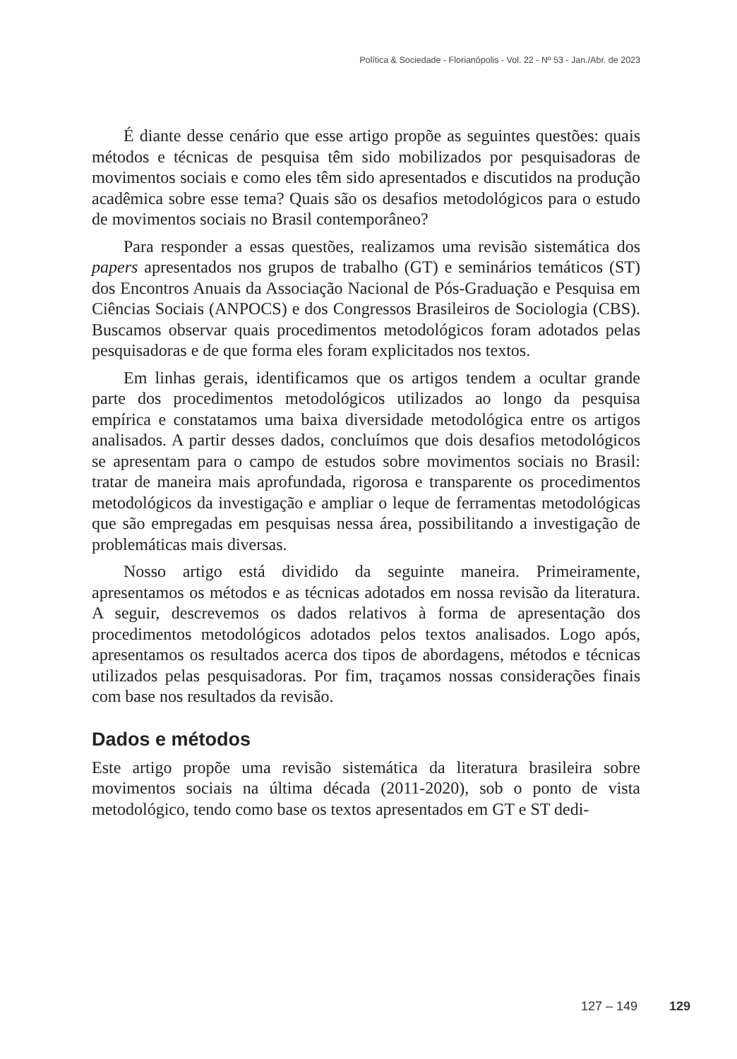Política & Sociedade - Florianópolis - Vol. 22 - Nº 53 - Jan./Abr. de 2023
É diante desse cenário que esse artigo propõe as seguintes questões: quais métodos e técnicas de pesquisa têm sido mobilizados por pesquisadoras de movimentos sociais e como eles têm sido apresentados e discutidos na produção acadêmica sobre esse tema? Quais são os desafios metodológicos para o estudo de movimentos sociais no Brasil contemporâneo?
Para responder a essas questões, realizamos uma revisão sistemática dos papers apresentados nos grupos de trabalho (GT) e seminários temáticos (ST) dos Encontros Anuais da Associação Nacional de Pós-Graduação e Pesquisa em Ciências Sociais (ANPOCS) e dos Congressos Brasileiros de Sociologia (CBS). Buscamos observar quais procedimentos metodológicos foram adotados pelas pesquisadoras e de que forma eles foram explicitados nos textos.
Em linhas gerais, identificamos que os artigos tendem a ocultar grande parte dos procedimentos metodológicos utilizados ao longo da pesquisa empírica e constatamos uma baixa diversidade metodológica entre os artigos analisados. A partir desses dados, concluímos que dois desafios metodológicos se apresentam para o campo de estudos sobre movimentos sociais no Brasil: tratar de maneira mais aprofundada, rigorosa e transparente os procedimentos metodológicos da investigação e ampliar o leque de ferramentas metodológicas que são empregadas em pesquisas nessa área, possibilitando a investigação de problemáticas mais diversas.
Nosso artigo está dividido da seguinte maneira. Primeiramente, apresentamos os métodos e as técnicas adotados em nossa revisão da literatura. A seguir, descrevemos os dados relativos à forma de apresentação dos procedimentos metodológicos adotados pelos textos analisados. Logo após, apresentamos os resultados acerca dos tipos de abordagens, métodos e técnicas utilizados pelas pesquisadoras. Por fim, traçamos nossas considerações finais com base nos resultados da revisão.
Dados e métodos
Este artigo propõe uma revisão sistemática da literatura brasileira sobre movimentos sociais na última década (2011-2020), sob o ponto de vista metodológico, tendo como base os textos apresentados em GT e ST dedi-
127 – 149 129